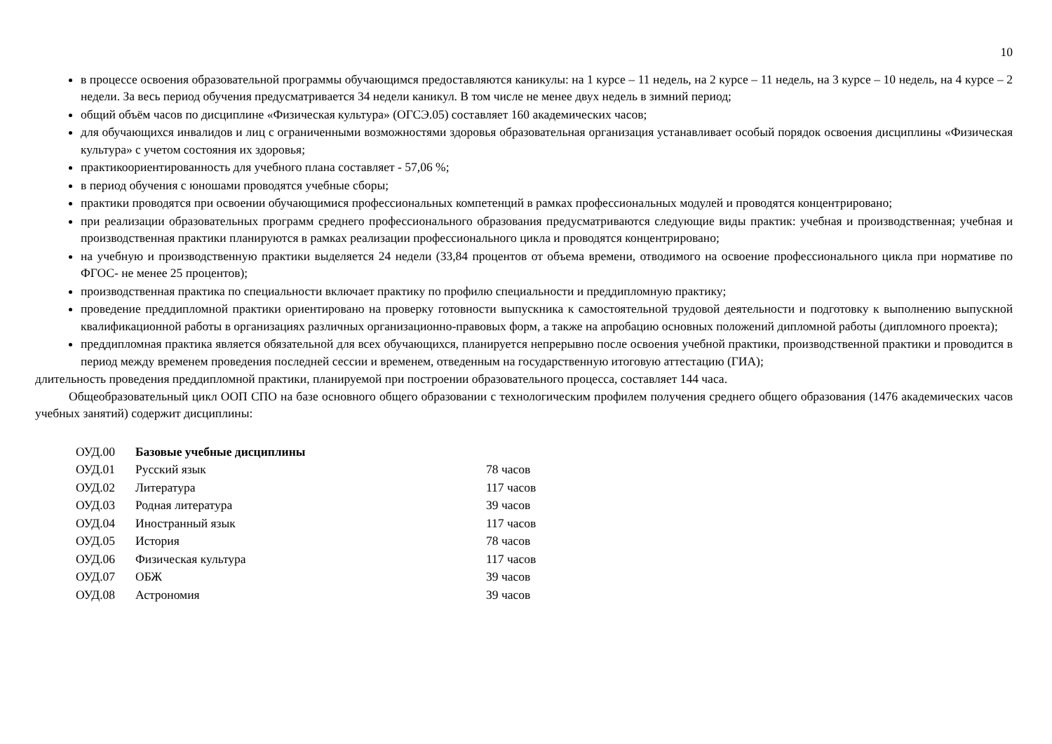10
в процессе освоения образовательной программы обучающимся предоставляются каникулы: на 1 курсе – 11 недель, на 2 курсе – 11 недель, на 3 курсе – 10 недель, на 4 курсе – 2 недели. За весь период обучения предусматривается 34 недели каникул. В том числе не менее двух недель в зимний период;
общий объём часов по дисциплине «Физическая культура» (ОГСЭ.05) составляет 160 академических часов;
для обучающихся инвалидов и лиц с ограниченными возможностями здоровья образовательная организация устанавливает особый порядок освоения дисциплины «Физическая культура» с учетом состояния их здоровья;
практикоориентированность для учебного плана составляет - 57,06 %;
в период обучения с юношами проводятся учебные сборы;
практики проводятся при освоении обучающимися профессиональных компетенций в рамках профессиональных модулей и проводятся концентрировано;
при реализации образовательных программ среднего профессионального образования предусматриваются следующие виды практик: учебная и производственная; учебная и производственная практики планируются в рамках реализации профессионального цикла и проводятся концентрировано;
на учебную и производственную практики выделяется 24 недели (33,84 процентов от объема времени, отводимого на освоение профессионального цикла при нормативе по ФГОС- не менее 25 процентов);
производственная практика по специальности включает практику по профилю специальности и преддипломную практику;
проведение преддипломной практики ориентировано на проверку готовности выпускника к самостоятельной трудовой деятельности и подготовку к выполнению выпускной квалификационной работы в организациях различных организационно-правовых форм, а также на апробацию основных положений дипломной работы (дипломного проекта);
преддипломная практика является обязательной для всех обучающихся, планируется непрерывно после освоения учебной практики, производственной практики и проводится в период между временем проведения последней сессии и временем, отведенным на государственную итоговую аттестацию (ГИА);
длительность проведения преддипломной практики, планируемой при построении образовательного процесса, составляет 144 часа.
Общеобразовательный цикл ООП СПО на базе основного общего образовании с технологическим профилем получения среднего общего образования (1476 академических часов учебных занятий) содержит дисциплины:
| ОУД.00 | Базовые учебные дисциплины | |
| ОУД.01 | Русский язык | 78 часов |
| ОУД.02 | Литература | 117 часов |
| ОУД.03 | Родная литература | 39 часов |
| ОУД.04 | Иностранный язык | 117 часов |
| ОУД.05 | История | 78 часов |
| ОУД.06 | Физическая культура | 117 часов |
| ОУД.07 | ОБЖ | 39 часов |
| ОУД.08 | Астрономия | 39 часов |